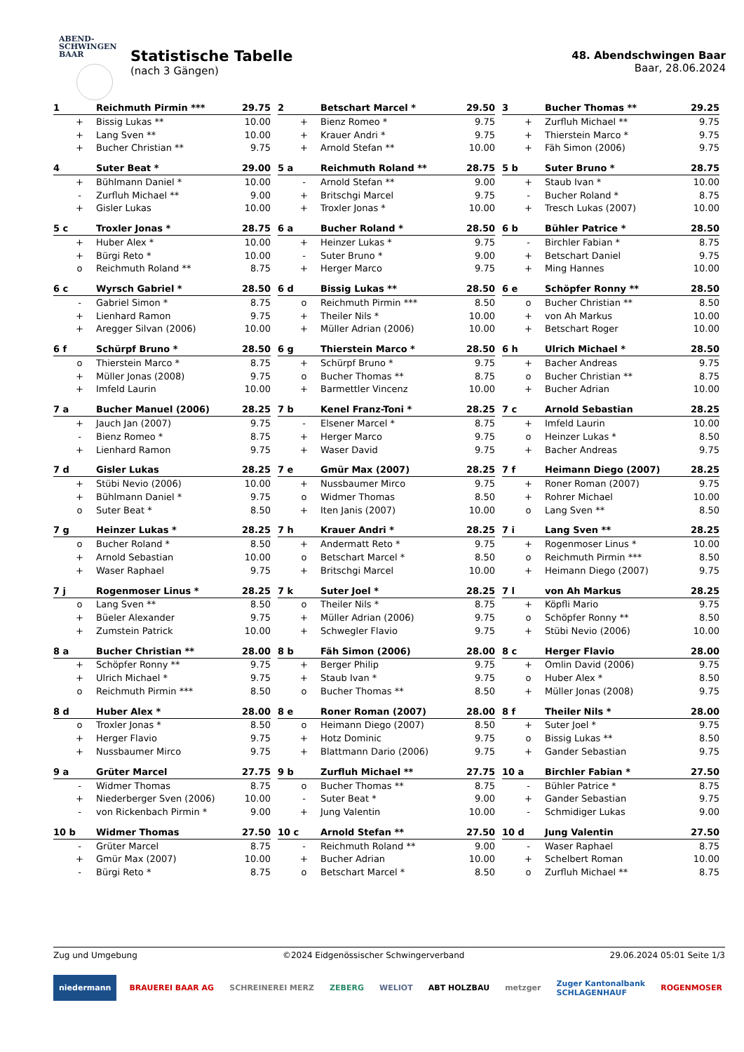ABEND-
SCHWINGEN
BAAR
Statistische Tabelle
(nach 3 Gängen)
48. Abendschwingen Baar
Baar, 28.06.2024
| 1 | Reichmuth Pirmin *** | 29.75 |
| --- | --- | --- |
| + | Bissig Lukas ** | 10.00 |
| + | Lang Sven ** | 10.00 |
| + | Bucher Christian ** | 9.75 |
| 2 | Betschart Marcel * | 29.50 |
| --- | --- | --- |
| + | Bienz Romeo * | 9.75 |
| + | Krauer Andri * | 9.75 |
| + | Arnold Stefan ** | 10.00 |
| 3 | Bucher Thomas ** | 29.25 |
| --- | --- | --- |
| + | Zurfluh Michael ** | 9.75 |
| + | Thierstein Marco * | 9.75 |
| + | Fäh Simon (2006) | 9.75 |
| 4 | Suter Beat * | 29.00 |
| --- | --- | --- |
| + | Bühlmann Daniel * | 10.00 |
| - | Zurfluh Michael ** | 9.00 |
| + | Gisler Lukas | 10.00 |
| 5 a | Reichmuth Roland ** | 28.75 |
| --- | --- | --- |
| - | Arnold Stefan ** | 9.00 |
| + | Britschgi Marcel | 9.75 |
| + | Troxler Jonas * | 10.00 |
| 5 b | Suter Bruno * | 28.75 |
| --- | --- | --- |
| + | Staub Ivan * | 10.00 |
| - | Bucher Roland * | 8.75 |
| + | Tresch Lukas (2007) | 10.00 |
| 5 c | Troxler Jonas * | 28.75 |
| --- | --- | --- |
| + | Huber Alex * | 10.00 |
| + | Bürgi Reto * | 10.00 |
| o | Reichmuth Roland ** | 8.75 |
| 6 a | Bucher Roland * | 28.50 |
| --- | --- | --- |
| + | Heinzer Lukas * | 9.75 |
| - | Suter Bruno * | 9.00 |
| + | Herger Marco | 9.75 |
| 6 b | Bühler Patrice * | 28.50 |
| --- | --- | --- |
| - | Birchler Fabian * | 8.75 |
| + | Betschart Daniel | 9.75 |
| + | Ming Hannes | 10.00 |
| 6 c | Wyrsch Gabriel * | 28.50 |
| --- | --- | --- |
| - | Gabriel Simon * | 8.75 |
| + | Lienhard Ramon | 9.75 |
| + | Aregger Silvan (2006) | 10.00 |
| 6 d | Bissig Lukas ** | 28.50 |
| --- | --- | --- |
| o | Reichmuth Pirmin *** | 8.50 |
| + | Theiler Nils * | 10.00 |
| + | Müller Adrian (2006) | 10.00 |
| 6 e | Schöpfer Ronny ** | 28.50 |
| --- | --- | --- |
| o | Bucher Christian ** | 8.50 |
| + | von Ah Markus | 10.00 |
| + | Betschart Roger | 10.00 |
| 6 f | Schürpf Bruno * | 28.50 |
| --- | --- | --- |
| o | Thierstein Marco * | 8.75 |
| + | Müller Jonas (2008) | 9.75 |
| + | Imfeld Laurin | 10.00 |
| 6 g | Thierstein Marco * | 28.50 |
| --- | --- | --- |
| + | Schürpf Bruno * | 9.75 |
| o | Bucher Thomas ** | 8.75 |
| + | Barmettler Vincenz | 10.00 |
| 6 h | Ulrich Michael * | 28.50 |
| --- | --- | --- |
| + | Bacher Andreas | 9.75 |
| o | Bucher Christian ** | 8.75 |
| + | Bucher Adrian | 10.00 |
| 7 a | Bucher Manuel (2006) | 28.25 |
| --- | --- | --- |
| + | Jauch Jan (2007) | 9.75 |
| - | Bienz Romeo * | 8.75 |
| + | Lienhard Ramon | 9.75 |
| 7 b | Kenel Franz-Toni * | 28.25 |
| --- | --- | --- |
| - | Elsener Marcel * | 8.75 |
| + | Herger Marco | 9.75 |
| + | Waser David | 9.75 |
| 7 c | Arnold Sebastian | 28.25 |
| --- | --- | --- |
| + | Imfeld Laurin | 10.00 |
| o | Heinzer Lukas * | 8.50 |
| + | Bacher Andreas | 9.75 |
| 7 d | Gisler Lukas | 28.25 |
| --- | --- | --- |
| + | Stübi Nevio (2006) | 10.00 |
| + | Bühlmann Daniel * | 9.75 |
| o | Suter Beat * | 8.50 |
| 7 e | Gmür Max (2007) | 28.25 |
| --- | --- | --- |
| + | Nussbaumer Mirco | 9.75 |
| o | Widmer Thomas | 8.50 |
| + | Iten Janis (2007) | 10.00 |
| 7 f | Heimann Diego (2007) | 28.25 |
| --- | --- | --- |
| + | Roner Roman (2007) | 9.75 |
| + | Rohrer Michael | 10.00 |
| o | Lang Sven ** | 8.50 |
| 7 g | Heinzer Lukas * | 28.25 |
| --- | --- | --- |
| o | Bucher Roland * | 8.50 |
| + | Arnold Sebastian | 10.00 |
| + | Waser Raphael | 9.75 |
| 7 h | Krauer Andri * | 28.25 |
| --- | --- | --- |
| + | Andermatt Reto * | 9.75 |
| o | Betschart Marcel * | 8.50 |
| + | Britschgi Marcel | 10.00 |
| 7 i | Lang Sven ** | 28.25 |
| --- | --- | --- |
| + | Rogenmoser Linus * | 10.00 |
| o | Reichmuth Pirmin *** | 8.50 |
| + | Heimann Diego (2007) | 9.75 |
| 7 j | Rogenmoser Linus * | 28.25 |
| --- | --- | --- |
| o | Lang Sven ** | 8.50 |
| + | Büeler Alexander | 9.75 |
| + | Zumstein Patrick | 10.00 |
| 7 k | Suter Joel * | 28.25 |
| --- | --- | --- |
| o | Theiler Nils * | 8.75 |
| + | Müller Adrian (2006) | 9.75 |
| + | Schwegler Flavio | 9.75 |
| 7 l | von Ah Markus | 28.25 |
| --- | --- | --- |
| + | Köpfli Mario | 9.75 |
| o | Schöpfer Ronny ** | 8.50 |
| + | Stübi Nevio (2006) | 10.00 |
| 8 a | Bucher Christian ** | 28.00 |
| --- | --- | --- |
| + | Schöpfer Ronny ** | 9.75 |
| + | Ulrich Michael * | 9.75 |
| o | Reichmuth Pirmin *** | 8.50 |
| 8 b | Fäh Simon (2006) | 28.00 |
| --- | --- | --- |
| + | Berger Philip | 9.75 |
| + | Staub Ivan * | 9.75 |
| o | Bucher Thomas ** | 8.50 |
| 8 c | Herger Flavio | 28.00 |
| --- | --- | --- |
| + | Omlin David (2006) | 9.75 |
| o | Huber Alex * | 8.50 |
| + | Müller Jonas (2008) | 9.75 |
| 8 d | Huber Alex * | 28.00 |
| --- | --- | --- |
| o | Troxler Jonas * | 8.50 |
| + | Herger Flavio | 9.75 |
| + | Nussbaumer Mirco | 9.75 |
| 8 e | Roner Roman (2007) | 28.00 |
| --- | --- | --- |
| o | Heimann Diego (2007) | 8.50 |
| + | Hotz Dominic | 9.75 |
| + | Blattmann Dario (2006) | 9.75 |
| 8 f | Theiler Nils * | 28.00 |
| --- | --- | --- |
| + | Suter Joel * | 9.75 |
| o | Bissig Lukas ** | 8.50 |
| + | Gander Sebastian | 9.75 |
| 9 a | Grüter Marcel | 27.75 |
| --- | --- | --- |
| - | Widmer Thomas | 8.75 |
| + | Niederberger Sven (2006) | 10.00 |
| - | von Rickenbach Pirmin * | 9.00 |
| 9 b | Zurfluh Michael ** | 27.75 |
| --- | --- | --- |
| o | Bucher Thomas ** | 8.75 |
| - | Suter Beat * | 9.00 |
| + | Jung Valentin | 10.00 |
| 10 a | Birchler Fabian * | 27.50 |
| --- | --- | --- |
| - | Bühler Patrice * | 8.75 |
| + | Gander Sebastian | 9.75 |
| - | Schmidiger Lukas | 9.00 |
| 10 b | Widmer Thomas | 27.50 |
| --- | --- | --- |
| - | Grüter Marcel | 8.75 |
| + | Gmür Max (2007) | 10.00 |
| - | Bürgi Reto * | 8.75 |
| 10 c | Arnold Stefan ** | 27.50 |
| --- | --- | --- |
| - | Reichmuth Roland ** | 9.00 |
| + | Bucher Adrian | 10.00 |
| o | Betschart Marcel * | 8.50 |
| 10 d | Jung Valentin | 27.50 |
| --- | --- | --- |
| - | Waser Raphael | 8.75 |
| + | Schelbert Roman | 10.00 |
| o | Zurfluh Michael ** | 8.75 |
Zug und Umgebung ©2024 Eidgenössischer Schwingerverband 29.06.2024 05:01 Seite 1/3
niedermann BRAUEREI BAAR AG SCHREINEREI MERZ ZEBERG WELIOT ABT HOLZBAU metzger Zuger Kantonalbank
SCHLAGENHAUF ROGENMOSER